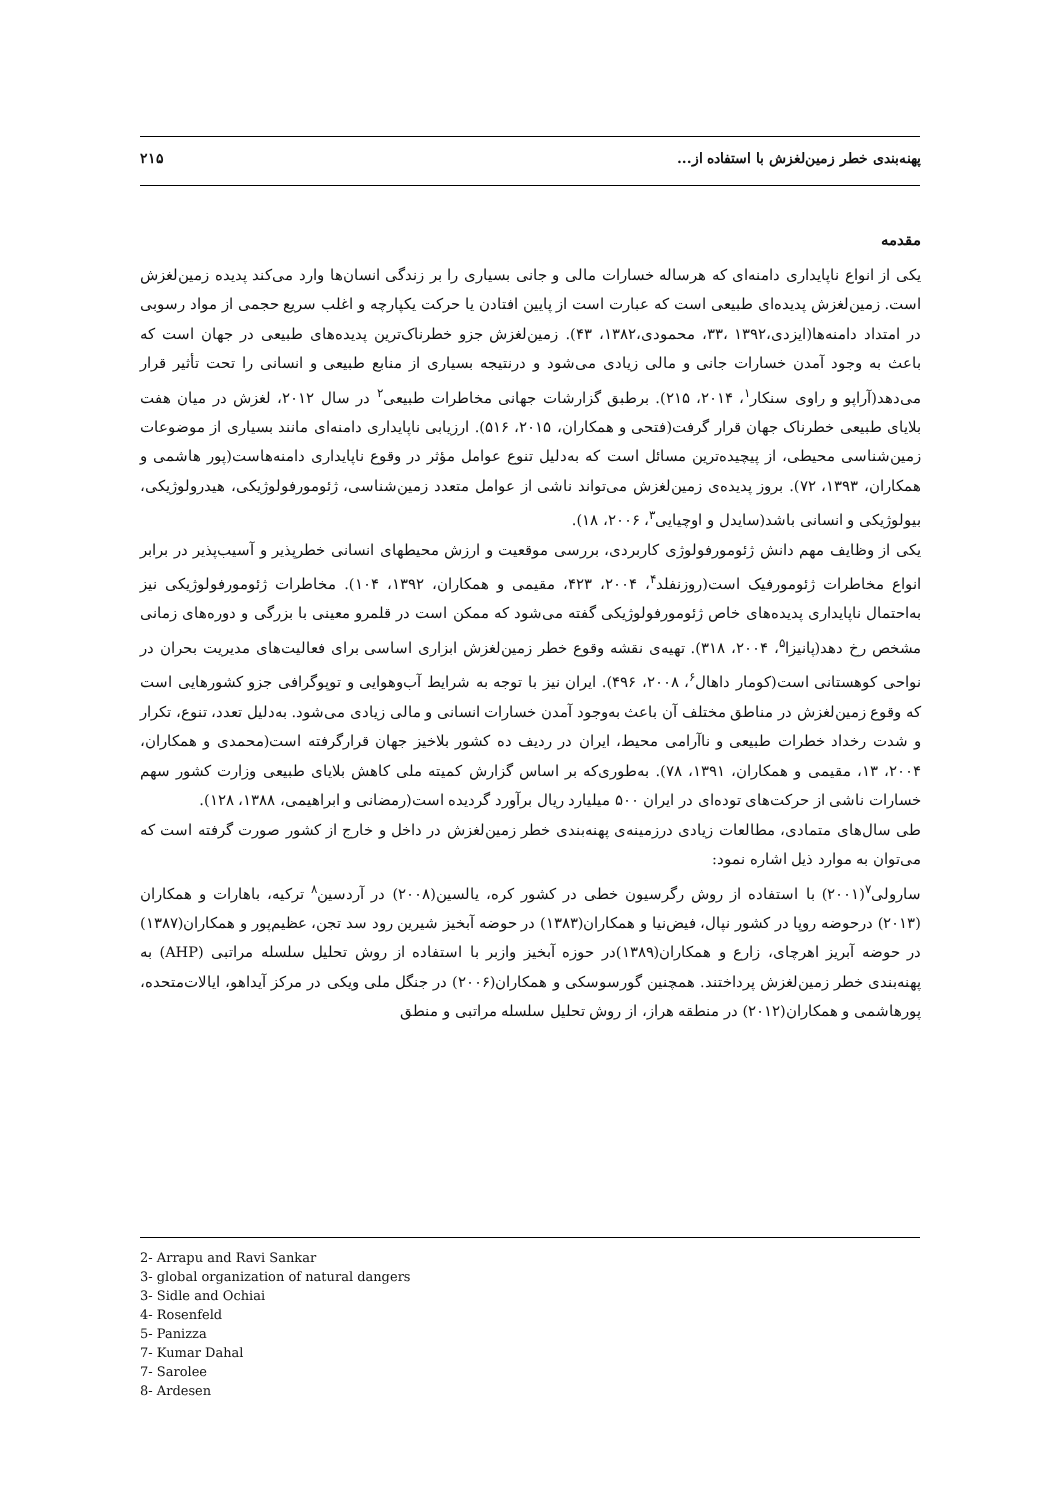پهنه‌بندی خطر زمین‌لغزش با استفاده از... ۲۱۵
مقدمه
یکی از انواع ناپایداری دامنه‌ای که هرساله خسارات مالی و جانی بسیاری را بر زندگی انسان‌ها وارد می‌کند پدیده زمین‌لغزش است. زمین‌لغزش پدیده‌ای طبیعی است که عبارت است از پایین افتادن یا حرکت یکپارچه و اغلب سریع حجمی از مواد رسوبی در امتداد دامنه‌ها(ایزدی،۱۳۹۲ ،۳۳، محمودی،۱۳۸۲، ۴۳). زمین‌لغزش جزو خطرناک‌ترین پدیده‌های طبیعی در جهان است که باعث به وجود آمدن خسارات جانی و مالی زیادی می‌شود و درنتیجه بسیاری از منابع طبیعی و انسانی را تحت تأثیر قرار می‌دهد(آراپو و راوی سنکار<sup>۱</sup>، ۲۰۱۴، ۲۱۵). برطبق گزارشات جهانی مخاطرات طبیعی<sup>۲</sup> در سال ۲۰۱۲، لغزش در میان هفت بلایای طبیعی خطرناک جهان قرار گرفت(فتحی و همکاران، ۲۰۱۵، ۵۱۶). ارزیابی ناپایداری دامنه‌ای مانند بسیاری از موضوعات زمین‌شناسی محیطی، از پیچیده‌ترین مسائل است که به‌دلیل تنوع عوامل مؤثر در وقوع ناپایداری دامنه‌هاست(پور هاشمی و همکاران، ۱۳۹۳، ۷۲). بروز پدیده‌ی زمین‌لغزش می‌تواند ناشی از عوامل متعدد زمین‌شناسی، ژئومورفولوژیکی، هیدرولوژیکی، بیولوژیکی و انسانی باشد(سایدل و اوچیایی<sup>۳</sup>، ۲۰۰۶، ۱۸).
یکی از وظایف مهم دانش ژئومورفولوژی کاربردی، بررسی موقعیت و ارزش محیطهای انسانی خطرپذیر و آسیب‌پذیر در برابر انواع مخاطرات ژئومورفیک است(روزنفلد<sup>۴</sup>، ۲۰۰۴، ۴۲۳، مقیمی و همکاران، ۱۳۹۲، ۱۰۴). مخاطرات ژئومورفولوژیکی نیز به‌احتمال ناپایداری پدیده‌های خاص ژئومورفولوژیکی گفته می‌شود که ممکن است در قلمرو معینی با بزرگی و دوره‌های زمانی مشخص رخ دهد(پانیزا<sup>۵</sup>، ۲۰۰۴، ۳۱۸). تهیه‌ی نقشه وقوع خطر زمین‌لغزش ابزاری اساسی برای فعالیت‌های مدیریت بحران در نواحی کوهستانی است(کومار داهال<sup>۶</sup>، ۲۰۰۸، ۴۹۶). ایران نیز با توجه به شرایط آب‌وهوایی و توپوگرافی جزو کشورهایی است که وقوع زمین‌لغزش در مناطق مختلف آن باعث به‌وجود آمدن خسارات انسانی و مالی زیادی می‌شود. به‌دلیل تعدد، تنوع، تکرار و شدت رخداد خطرات طبیعی و ناآرامی محیط، ایران در ردیف ده کشور بلاخیز جهان قرارگرفته است(محمدی و همکاران، ۲۰۰۴، ۱۳، مقیمی و همکاران، ۱۳۹۱، ۷۸). به‌طوری‌که بر اساس گزارش کمیته ملی کاهش بلایای طبیعی وزارت کشور سهم خسارات ناشی از حرکت‌های توده‌ای در ایران ۵۰۰ میلیارد ریال برآورد گردیده است(رمضانی و ابراهیمی، ۱۳۸۸، ۱۲۸).
طی سال‌های متمادی، مطالعات زیادی درزمینه‌ی پهنه‌بندی خطر زمین‌لغزش در داخل و خارج از کشور صورت گرفته است که می‌توان به موارد ذیل اشاره نمود:
سارولی<sup>۷</sup>(۲۰۰۱) با استفاده از روش رگرسیون خطی در کشور کره، یالسین(۲۰۰۸) در آردسین<sup>۸</sup> ترکیه، باهارات و همکاران (۲۰۱۳) درحوضه روپا در کشور نپال، فیض‌نیا و همکاران(۱۳۸۳) در حوضه آبخیز شیرین رود سد تجن، عظیم‌پور و همکاران(۱۳۸۷) در حوضه آبریز اهرچای، زارع و همکاران(۱۳۸۹)در حوزه آبخیز وازبر با استفاده از روش تحلیل سلسله مراتبی (AHP) به پهنه‌بندی خطر زمین‌لغزش پرداختند. همچنین گورسوسکی و همکاران(۲۰۰۶) در جنگل ملی ویکی در مرکز آیداهو، ایالات‌متحده، پورهاشمی و همکاران(۲۰۱۲) در منطقه هراز، از روش تحلیل سلسله مراتبی و منطق
2- Arrapu and Ravi Sankar
3- global organization of natural dangers
3- Sidle and Ochiai
4- Rosenfeld
5- Panizza
7- Kumar Dahal
7- Sarolee
8- Ardesen